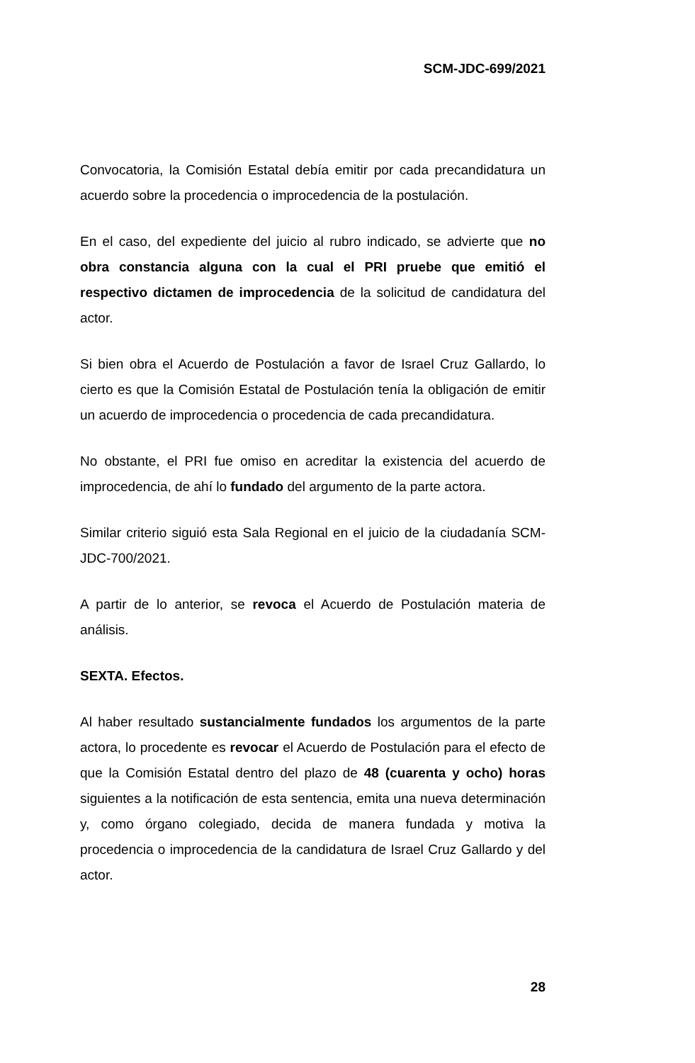SCM-JDC-699/2021
Convocatoria, la Comisión Estatal debía emitir por cada precandidatura un acuerdo sobre la procedencia o improcedencia de la postulación.
En el caso, del expediente del juicio al rubro indicado, se advierte que no obra constancia alguna con la cual el PRI pruebe que emitió el respectivo dictamen de improcedencia de la solicitud de candidatura del actor.
Si bien obra el Acuerdo de Postulación a favor de Israel Cruz Gallardo, lo cierto es que la Comisión Estatal de Postulación tenía la obligación de emitir un acuerdo de improcedencia o procedencia de cada precandidatura.
No obstante, el PRI fue omiso en acreditar la existencia del acuerdo de improcedencia, de ahí lo fundado del argumento de la parte actora.
Similar criterio siguió esta Sala Regional en el juicio de la ciudadanía SCM-JDC-700/2021.
A partir de lo anterior, se revoca el Acuerdo de Postulación materia de análisis.
SEXTA. Efectos.
Al haber resultado sustancialmente fundados los argumentos de la parte actora, lo procedente es revocar el Acuerdo de Postulación para el efecto de que la Comisión Estatal dentro del plazo de 48 (cuarenta y ocho) horas siguientes a la notificación de esta sentencia, emita una nueva determinación y, como órgano colegiado, decida de manera fundada y motiva la procedencia o improcedencia de la candidatura de Israel Cruz Gallardo y del actor.
28